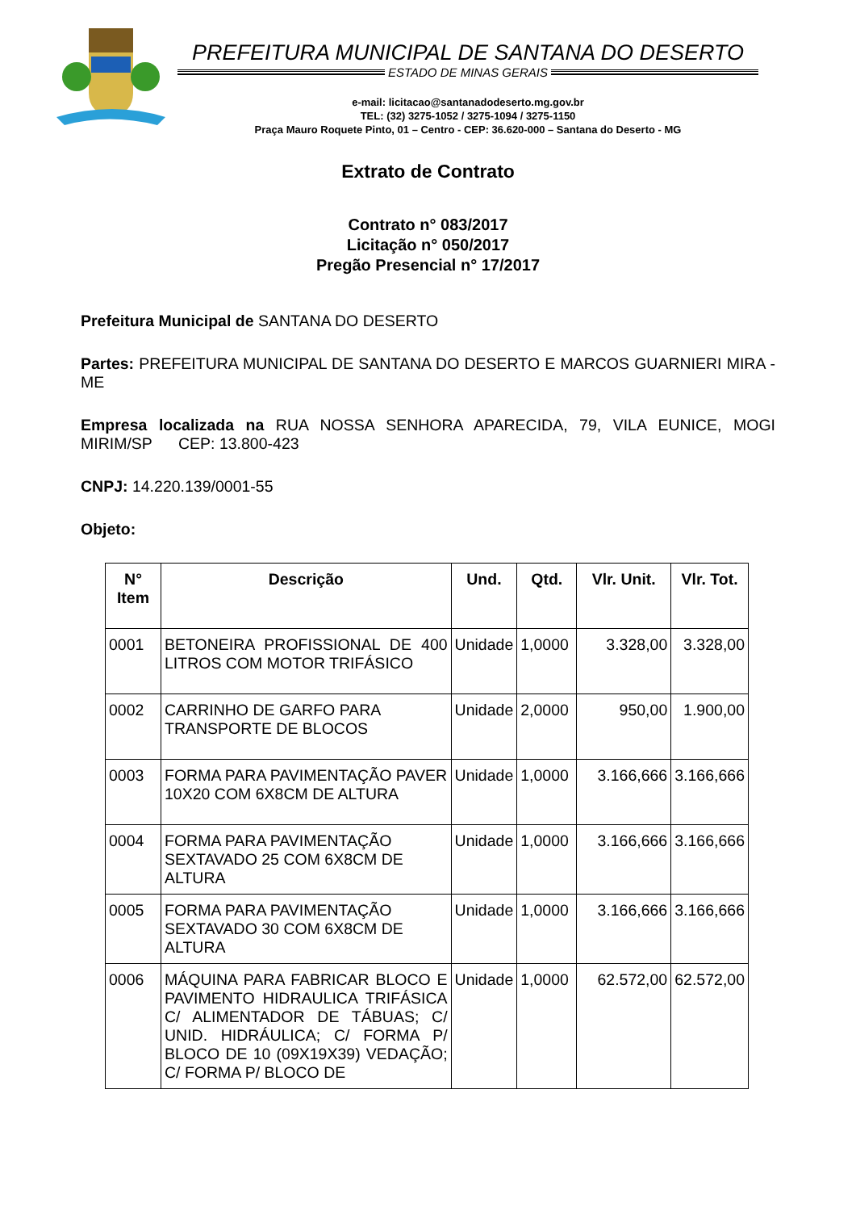PREFEITURA MUNICIPAL DE SANTANA DO DESERTO
ESTADO DE MINAS GERAIS
e-mail: licitacao@santanadodeserto.mg.gov.br
TEL: (32) 3275-1052 / 3275-1094 / 3275-1150
Praça Mauro Roquete Pinto, 01 – Centro - CEP: 36.620-000 – Santana do Deserto - MG
Extrato de Contrato
Contrato n° 083/2017
Licitação n° 050/2017
Pregão Presencial n° 17/2017
Prefeitura Municipal de SANTANA DO DESERTO
Partes: PREFEITURA MUNICIPAL DE SANTANA DO DESERTO E MARCOS GUARNIERI MIRA - ME
Empresa localizada na RUA NOSSA SENHORA APARECIDA, 79, VILA EUNICE, MOGI MIRIM/SP CEP: 13.800-423
CNPJ: 14.220.139/0001-55
Objeto:
| N° Item | Descrição | Und. | Qtd. | Vlr. Unit. | Vlr. Tot. |
| --- | --- | --- | --- | --- | --- |
| 0001 | BETONEIRA PROFISSIONAL DE 400 LITROS COM MOTOR TRIFÁSICO | Unidade | 1,0000 | 3.328,00 | 3.328,00 |
| 0002 | CARRINHO DE GARFO PARA TRANSPORTE DE BLOCOS | Unidade | 2,0000 | 950,00 | 1.900,00 |
| 0003 | FORMA PARA PAVIMENTAÇÃO PAVER 10X20 COM 6X8CM DE ALTURA | Unidade | 1,0000 | 3.166,666 | 3.166,666 |
| 0004 | FORMA PARA PAVIMENTAÇÃO SEXTAVADO 25 COM 6X8CM DE ALTURA | Unidade | 1,0000 | 3.166,666 | 3.166,666 |
| 0005 | FORMA PARA PAVIMENTAÇÃO SEXTAVADO 30 COM 6X8CM DE ALTURA | Unidade | 1,0000 | 3.166,666 | 3.166,666 |
| 0006 | MÁQUINA PARA FABRICAR BLOCO E PAVIMENTO HIDRAULICA TRIFÁSICA C/ ALIMENTADOR DE TÁBUAS; C/ UNID. HIDRÁULICA; C/ FORMA P/ BLOCO DE 10 (09X19X39) VEDAÇÃO; C/ FORMA P/ BLOCO DE | Unidade | 1,0000 | 62.572,00 | 62.572,00 |